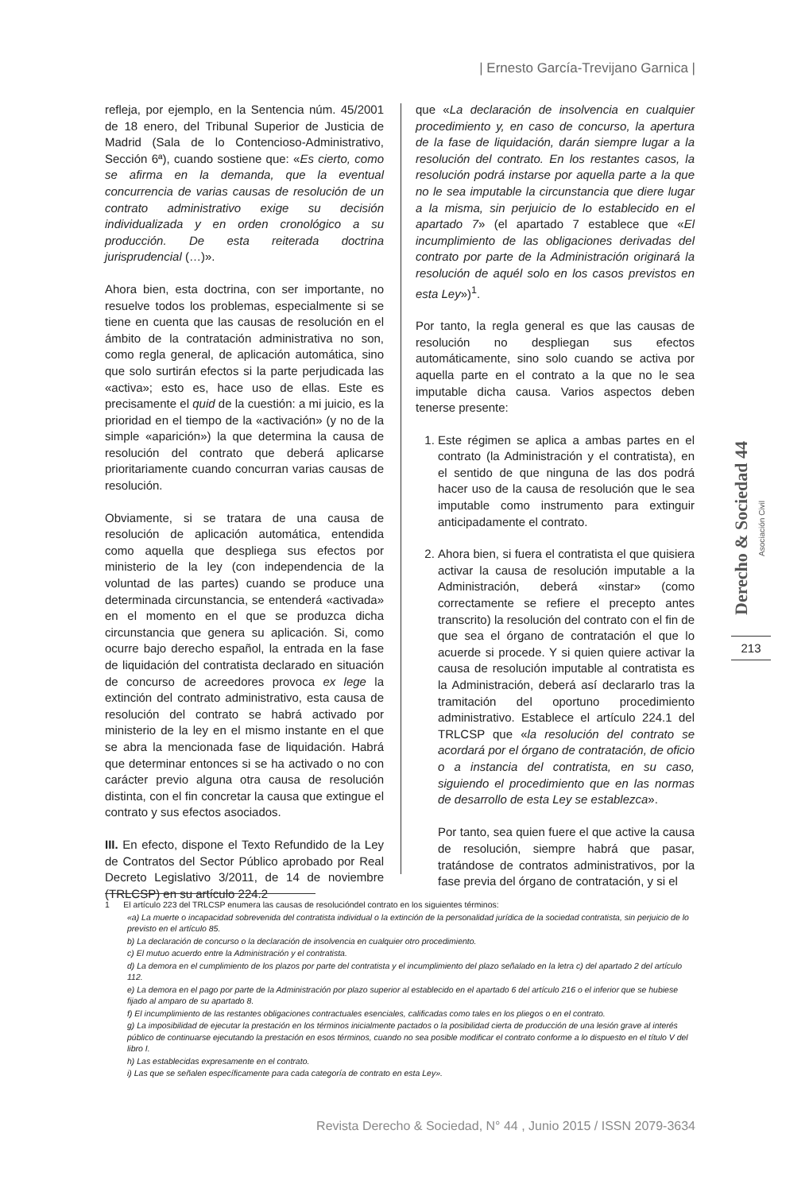| Ernesto García-Trevijano Garnica |
refleja, por ejemplo, en la Sentencia núm. 45/2001 de 18 enero, del Tribunal Superior de Justicia de Madrid (Sala de lo Contencioso-Administrativo, Sección 6ª), cuando sostiene que: «Es cierto, como se afirma en la demanda, que la eventual concurrencia de varias causas de resolución de un contrato administrativo exige su decisión individualizada y en orden cronológico a su producción. De esta reiterada doctrina jurisprudencial (…)».
Ahora bien, esta doctrina, con ser importante, no resuelve todos los problemas, especialmente si se tiene en cuenta que las causas de resolución en el ámbito de la contratación administrativa no son, como regla general, de aplicación automática, sino que solo surtirán efectos si la parte perjudicada las «activa»; esto es, hace uso de ellas. Este es precisamente el quid de la cuestión: a mi juicio, es la prioridad en el tiempo de la «activación» (y no de la simple «aparición») la que determina la causa de resolución del contrato que deberá aplicarse prioritariamente cuando concurran varias causas de resolución.
Obviamente, si se tratara de una causa de resolución de aplicación automática, entendida como aquella que despliega sus efectos por ministerio de la ley (con independencia de la voluntad de las partes) cuando se produce una determinada circunstancia, se entenderá «activada» en el momento en el que se produzca dicha circunstancia que genera su aplicación. Si, como ocurre bajo derecho español, la entrada en la fase de liquidación del contratista declarado en situación de concurso de acreedores provoca ex lege la extinción del contrato administrativo, esta causa de resolución del contrato se habrá activado por ministerio de la ley en el mismo instante en el que se abra la mencionada fase de liquidación. Habrá que determinar entonces si se ha activado o no con carácter previo alguna otra causa de resolución distinta, con el fin concretar la causa que extingue el contrato y sus efectos asociados.
III. En efecto, dispone el Texto Refundido de la Ley de Contratos del Sector Público aprobado por Real Decreto Legislativo 3/2011, de 14 de noviembre (TRLCSP) en su artículo 224.2
que «La declaración de insolvencia en cualquier procedimiento y, en caso de concurso, la apertura de la fase de liquidación, darán siempre lugar a la resolución del contrato. En los restantes casos, la resolución podrá instarse por aquella parte a la que no le sea imputable la circunstancia que diere lugar a la misma, sin perjuicio de lo establecido en el apartado 7» (el apartado 7 establece que «El incumplimiento de las obligaciones derivadas del contrato por parte de la Administración originará la resolución de aquél solo en los casos previstos en esta Ley»)<sup>1</sup>.
Por tanto, la regla general es que las causas de resolución no despliegan sus efectos automáticamente, sino solo cuando se activa por aquella parte en el contrato a la que no le sea imputable dicha causa. Varios aspectos deben tenerse presente:
1. Este régimen se aplica a ambas partes en el contrato (la Administración y el contratista), en el sentido de que ninguna de las dos podrá hacer uso de la causa de resolución que le sea imputable como instrumento para extinguir anticipadamente el contrato.
2. Ahora bien, si fuera el contratista el que quisiera activar la causa de resolución imputable a la Administración, deberá «instar» (como correctamente se refiere el precepto antes transcrito) la resolución del contrato con el fin de que sea el órgano de contratación el que lo acuerde si procede. Y si quien quiere activar la causa de resolución imputable al contratista es la Administración, deberá así declararlo tras la tramitación del oportuno procedimiento administrativo. Establece el artículo 224.1 del TRLCSP que «la resolución del contrato se acordará por el órgano de contratación, de oficio o a instancia del contratista, en su caso, siguiendo el procedimiento que en las normas de desarrollo de esta Ley se establezca».
Por tanto, sea quien fuere el que active la causa de resolución, siempre habrá que pasar, tratándose de contratos administrativos, por la fase previa del órgano de contratación, y si el
Derecho & Sociedad 44 Asociación Civil
213
1 El artículo 223 del TRLCSP enumera las causas de resolucióndel contrato en los siguientes términos:
«a) La muerte o incapacidad sobrevenida del contratista individual o la extinción de la personalidad jurídica de la sociedad contratista, sin perjuicio de lo previsto en el artículo 85.
b) La declaración de concurso o la declaración de insolvencia en cualquier otro procedimiento.
c) El mutuo acuerdo entre la Administración y el contratista.
d) La demora en el cumplimiento de los plazos por parte del contratista y el incumplimiento del plazo señalado en la letra c) del apartado 2 del artículo 112.
e) La demora en el pago por parte de la Administración por plazo superior al establecido en el apartado 6 del artículo 216 o el inferior que se hubiese fijado al amparo de su apartado 8.
f) El incumplimiento de las restantes obligaciones contractuales esenciales, calificadas como tales en los pliegos o en el contrato.
g) La imposibilidad de ejecutar la prestación en los términos inicialmente pactados o la posibilidad cierta de producción de una lesión grave al interés público de continuarse ejecutando la prestación en esos términos, cuando no sea posible modificar el contrato conforme a lo dispuesto en el título V del libro I.
h) Las establecidas expresamente en el contrato.
i) Las que se señalen específicamente para cada categoría de contrato en esta Ley».
Revista Derecho & Sociedad, N° 44 , Junio 2015 / ISSN 2079-3634